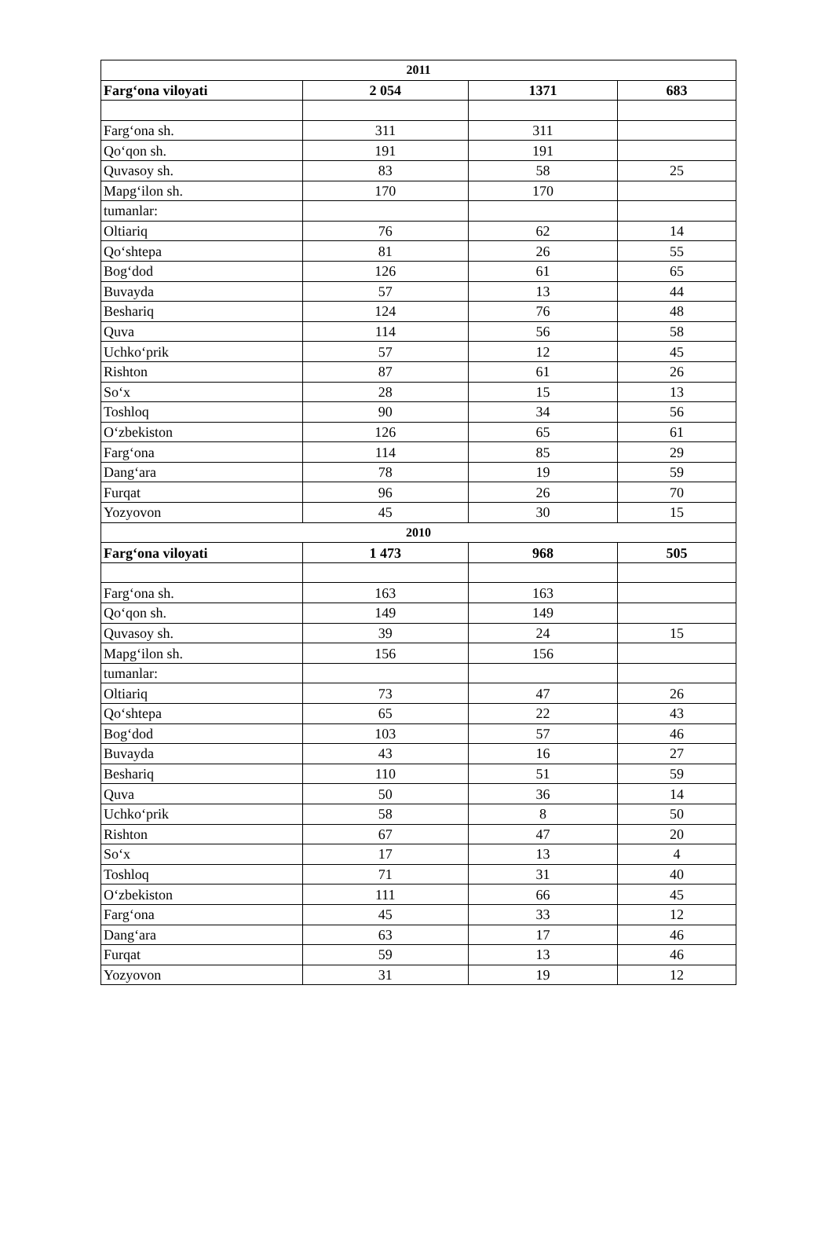| 2011 | | | |
| --- | --- | --- | --- |
| Farg‘ona viloyati | 2 054 | 1371 | 683 |
| Farg‘ona sh. | 311 | 311 | |
| Qo‘qon sh. | 191 | 191 | |
| Quvasoy sh. | 83 | 58 | 25 |
| Mapg‘ilon sh. | 170 | 170 | |
| tumanlar: | | | |
| Oltiariq | 76 | 62 | 14 |
| Qo‘shtepa | 81 | 26 | 55 |
| Bog‘dod | 126 | 61 | 65 |
| Buvayda | 57 | 13 | 44 |
| Beshariq | 124 | 76 | 48 |
| Quva | 114 | 56 | 58 |
| Uchko‘prik | 57 | 12 | 45 |
| Rishton | 87 | 61 | 26 |
| So‘x | 28 | 15 | 13 |
| Toshloq | 90 | 34 | 56 |
| O‘zbekiston | 126 | 65 | 61 |
| Farg‘ona | 114 | 85 | 29 |
| Dang‘ara | 78 | 19 | 59 |
| Furqat | 96 | 26 | 70 |
| Yozyovon | 45 | 30 | 15 |
| 2010 | | | |
| Farg‘ona viloyati | 1 473 | 968 | 505 |
| Farg‘ona sh. | 163 | 163 | |
| Qo‘qon sh. | 149 | 149 | |
| Quvasoy sh. | 39 | 24 | 15 |
| Mapg‘ilon sh. | 156 | 156 | |
| tumanlar: | | | |
| Oltiariq | 73 | 47 | 26 |
| Qo‘shtepa | 65 | 22 | 43 |
| Bog‘dod | 103 | 57 | 46 |
| Buvayda | 43 | 16 | 27 |
| Beshariq | 110 | 51 | 59 |
| Quva | 50 | 36 | 14 |
| Uchko‘prik | 58 | 8 | 50 |
| Rishton | 67 | 47 | 20 |
| So‘x | 17 | 13 | 4 |
| Toshloq | 71 | 31 | 40 |
| O‘zbekiston | 111 | 66 | 45 |
| Farg‘ona | 45 | 33 | 12 |
| Dang‘ara | 63 | 17 | 46 |
| Furqat | 59 | 13 | 46 |
| Yozyovon | 31 | 19 | 12 |